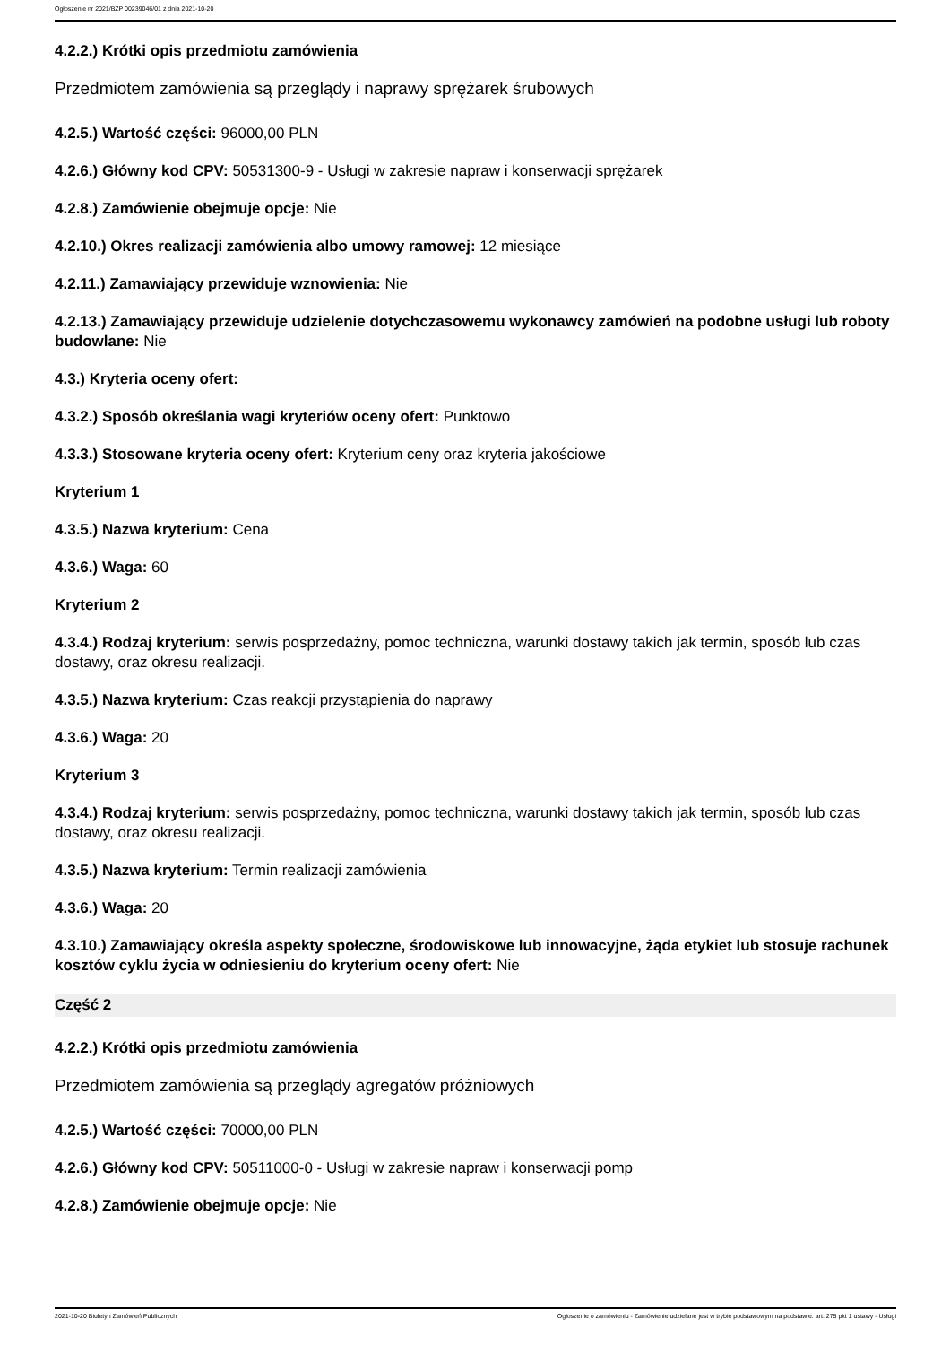Ogłoszenie nr 2021/BZP 00239046/01 z dnia 2021-10-20
4.2.2.) Krótki opis przedmiotu zamówienia
Przedmiotem zamówienia są przeglądy i naprawy sprężarek śrubowych
4.2.5.) Wartość części: 96000,00 PLN
4.2.6.) Główny kod CPV: 50531300-9 - Usługi w zakresie napraw i konserwacji sprężarek
4.2.8.) Zamówienie obejmuje opcje: Nie
4.2.10.) Okres realizacji zamówienia albo umowy ramowej: 12 miesiące
4.2.11.) Zamawiający przewiduje wznowienia: Nie
4.2.13.) Zamawiający przewiduje udzielenie dotychczasowemu wykonawcy zamówień na podobne usługi lub roboty budowlane: Nie
4.3.) Kryteria oceny ofert:
4.3.2.) Sposób określania wagi kryteriów oceny ofert: Punktowo
4.3.3.) Stosowane kryteria oceny ofert: Kryterium ceny oraz kryteria jakościowe
Kryterium 1
4.3.5.) Nazwa kryterium: Cena
4.3.6.) Waga: 60
Kryterium 2
4.3.4.) Rodzaj kryterium: serwis posprzedażny, pomoc techniczna, warunki dostawy takich jak termin, sposób lub czas dostawy, oraz okresu realizacji.
4.3.5.) Nazwa kryterium: Czas reakcji przystąpienia do naprawy
4.3.6.) Waga: 20
Kryterium 3
4.3.4.) Rodzaj kryterium: serwis posprzedażny, pomoc techniczna, warunki dostawy takich jak termin, sposób lub czas dostawy, oraz okresu realizacji.
4.3.5.) Nazwa kryterium: Termin realizacji zamówienia
4.3.6.) Waga: 20
4.3.10.) Zamawiający określa aspekty społeczne, środowiskowe lub innowacyjne, żąda etykiet lub stosuje rachunek kosztów cyklu życia w odniesieniu do kryterium oceny ofert: Nie
Część 2
4.2.2.) Krótki opis przedmiotu zamówienia
Przedmiotem zamówienia są przeglądy agregatów próżniowych
4.2.5.) Wartość części: 70000,00 PLN
4.2.6.) Główny kod CPV: 50511000-0 - Usługi w zakresie napraw i konserwacji pomp
4.2.8.) Zamówienie obejmuje opcje: Nie
2021-10-20 Biuletyn Zamówień Publicznych Ogłoszenie o zamówieniu - Zamówienie udzielane jest w trybie podstawowym na podstawie: art. 275 pkt 1 ustawy - Usługi